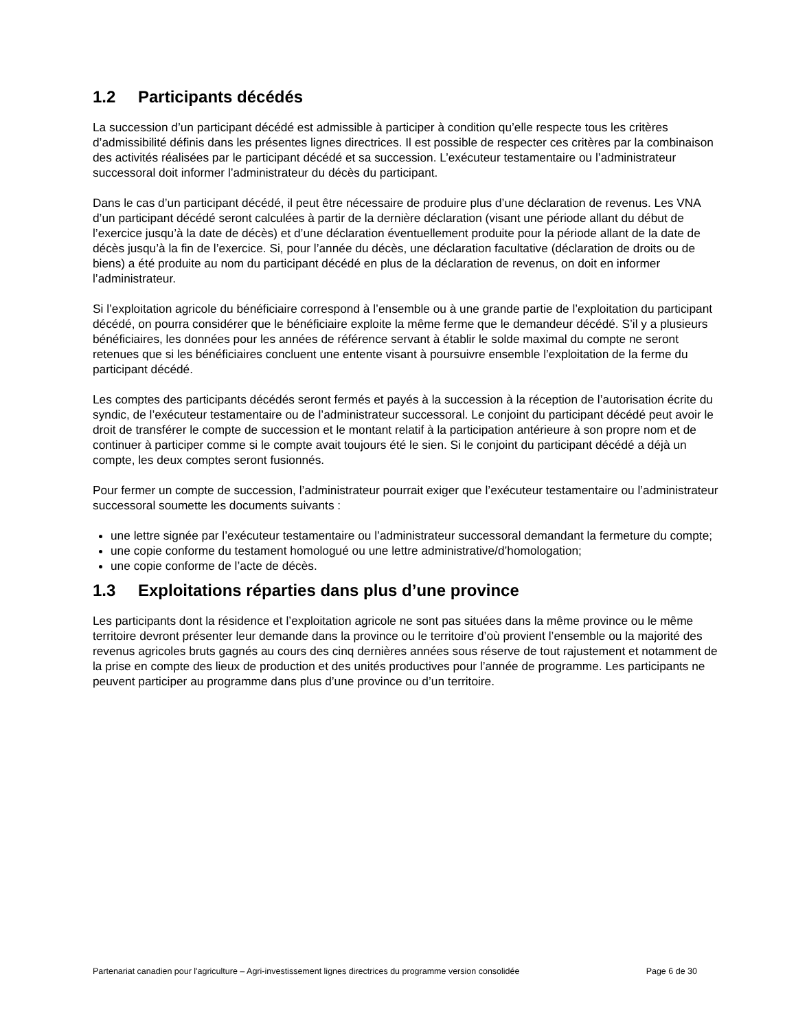1.2 Participants décédés
La succession d’un participant décédé est admissible à participer à condition qu’elle respecte tous les critères d’admissibilité définis dans les présentes lignes directrices. Il est possible de respecter ces critères par la combinaison des activités réalisées par le participant décédé et sa succession. L’exécuteur testamentaire ou l’administrateur successoral doit informer l’administrateur du décès du participant.
Dans le cas d’un participant décédé, il peut être nécessaire de produire plus d’une déclaration de revenus. Les VNA d’un participant décédé seront calculées à partir de la dernière déclaration (visant une période allant du début de l’exercice jusqu’à la date de décès) et d’une déclaration éventuellement produite pour la période allant de la date de décès jusqu’à la fin de l’exercice. Si, pour l’année du décès, une déclaration facultative (déclaration de droits ou de biens) a été produite au nom du participant décédé en plus de la déclaration de revenus, on doit en informer l’administrateur.
Si l’exploitation agricole du bénéficiaire correspond à l’ensemble ou à une grande partie de l’exploitation du participant décédé, on pourra considérer que le bénéficiaire exploite la même ferme que le demandeur décédé. S’il y a plusieurs bénéficiaires, les données pour les années de référence servant à établir le solde maximal du compte ne seront retenues que si les bénéficiaires concluent une entente visant à poursuivre ensemble l’exploitation de la ferme du participant décédé.
Les comptes des participants décédés seront fermés et payés à la succession à la réception de l’autorisation écrite du syndic, de l’exécuteur testamentaire ou de l’administrateur successoral. Le conjoint du participant décédé peut avoir le droit de transférer le compte de succession et le montant relatif à la participation antérieure à son propre nom et de continuer à participer comme si le compte avait toujours été le sien. Si le conjoint du participant décédé a déjà un compte, les deux comptes seront fusionnés.
Pour fermer un compte de succession, l’administrateur pourrait exiger que l’exécuteur testamentaire ou l’administrateur successoral soumette les documents suivants :
une lettre signée par l’exécuteur testamentaire ou l’administrateur successoral demandant la fermeture du compte;
une copie conforme du testament homologué ou une lettre administrative/d’homologation;
une copie conforme de l’acte de décès.
1.3 Exploitations réparties dans plus d’une province
Les participants dont la résidence et l’exploitation agricole ne sont pas situées dans la même province ou le même territoire devront présenter leur demande dans la province ou le territoire d’où provient l’ensemble ou la majorité des revenus agricoles bruts gagnés au cours des cinq dernières années sous réserve de tout rajustement et notamment de la prise en compte des lieux de production et des unités productives pour l’année de programme. Les participants ne peuvent participer au programme dans plus d’une province ou d’un territoire.
Partenariat canadien pour l'agriculture – Agri-investissement lignes directrices du programme version consolidée Page 6 de 30